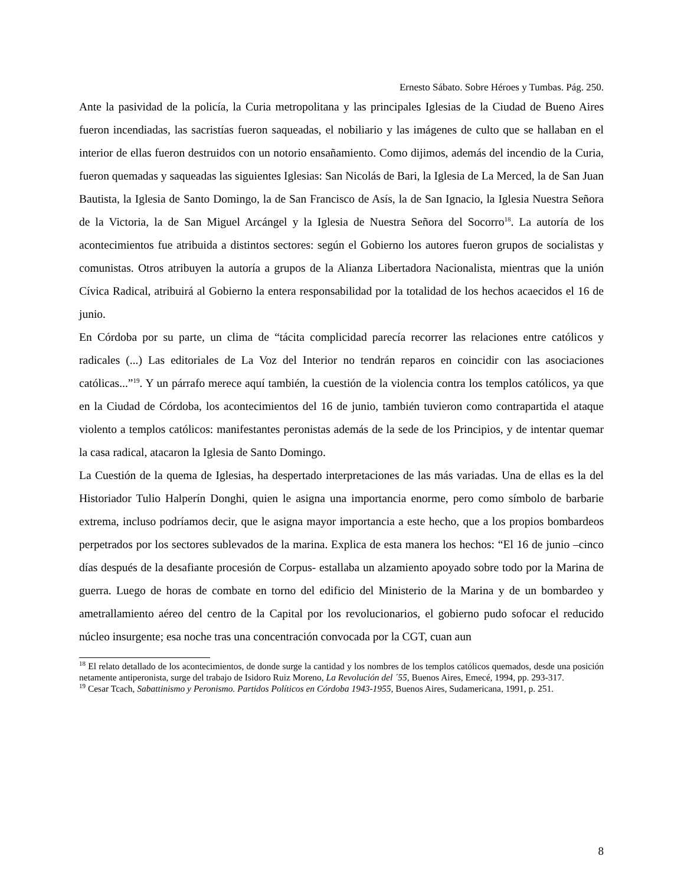Ernesto Sábato. Sobre Héroes y Tumbas. Pág. 250.
Ante la pasividad de la policía, la Curia metropolitana y las principales Iglesias de la Ciudad de Bueno Aires fueron incendiadas, las sacristías fueron saqueadas, el nobiliario y las imágenes de culto que se hallaban en el interior de ellas fueron destruidos con un notorio ensañamiento. Como dijimos, además del incendio de la Curia, fueron quemadas y saqueadas las siguientes Iglesias: San Nicolás de Bari, la Iglesia de La Merced, la de San Juan Bautista, la Iglesia de Santo Domingo, la de San Francisco de Asís, la de San Ignacio, la Iglesia Nuestra Señora de la Victoria, la de San Miguel Arcángel y la Iglesia de Nuestra Señora del Socorro<sup>18</sup>. La autoría de los acontecimientos fue atribuida a distintos sectores: según el Gobierno los autores fueron grupos de socialistas y comunistas. Otros atribuyen la autoría a grupos de la Alianza Libertadora Nacionalista, mientras que la unión Cívica Radical, atribuirá al Gobierno la entera responsabilidad por la totalidad de los hechos acaecidos el 16 de junio.
En Córdoba por su parte, un clima de “tácita complicidad parecía recorrer las relaciones entre católicos y radicales (...) Las editoriales de La Voz del Interior no tendrán reparos en coincidir con las asociaciones católicas...”<sup>19</sup>. Y un párrafo merece aquí también, la cuestión de la violencia contra los templos católicos, ya que en la Ciudad de Córdoba, los acontecimientos del 16 de junio, también tuvieron como contrapartida el ataque violento a templos católicos: manifestantes peronistas además de la sede de los Principios, y de intentar quemar la casa radical, atacaron la Iglesia de Santo Domingo.
La Cuestión de la quema de Iglesias, ha despertado interpretaciones de las más variadas. Una de ellas es la del Historiador Tulio Halperín Donghi, quien le asigna una importancia enorme, pero como símbolo de barbarie extrema, incluso podríamos decir, que le asigna mayor importancia a este hecho, que a los propios bombardeos perpetrados por los sectores sublevados de la marina. Explica de esta manera los hechos: “El 16 de junio –cinco días después de la desafiante procesión de Corpus- estallaba un alzamiento apoyado sobre todo por la Marina de guerra. Luego de horas de combate en torno del edificio del Ministerio de la Marina y de un bombardeo y ametrallamiento aéreo del centro de la Capital por los revolucionarios, el gobierno pudo sofocar el reducido núcleo insurgente; esa noche tras una concentración convocada por la CGT, cuan aun
<sup>18</sup> El relato detallado de los acontecimientos, de donde surge la cantidad y los nombres de los templos católicos quemados, desde una posición netamente antiperonista, surge del trabajo de Isidoro Ruiz Moreno, La Revolución del ´55, Buenos Aires, Emecé, 1994, pp. 293-317.
<sup>19</sup> Cesar Tcach, Sabattinismo y Peronismo. Partidos Políticos en Córdoba 1943-1955, Buenos Aires, Sudamericana, 1991, p. 251.
8